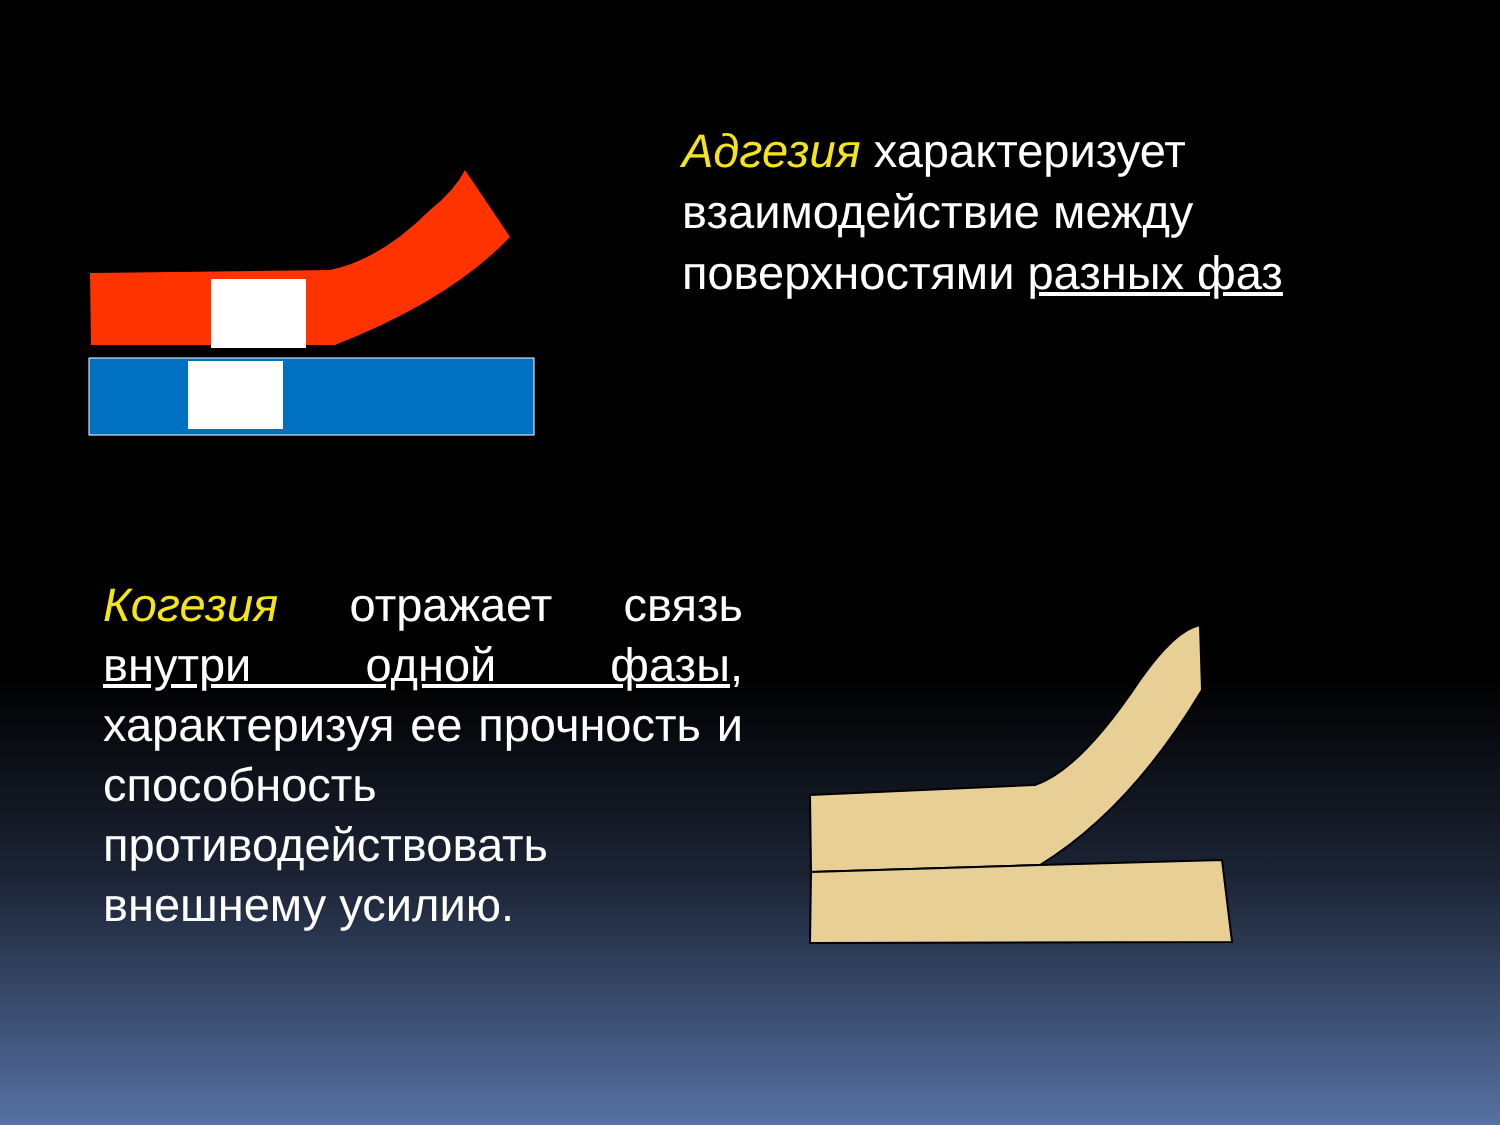Адгезия характеризует взаимодействие между поверхностями разных фаз
Когезия отражает связь внутри одной фазы, характеризуя ее прочность и способность противодействовать внешнему усилию.